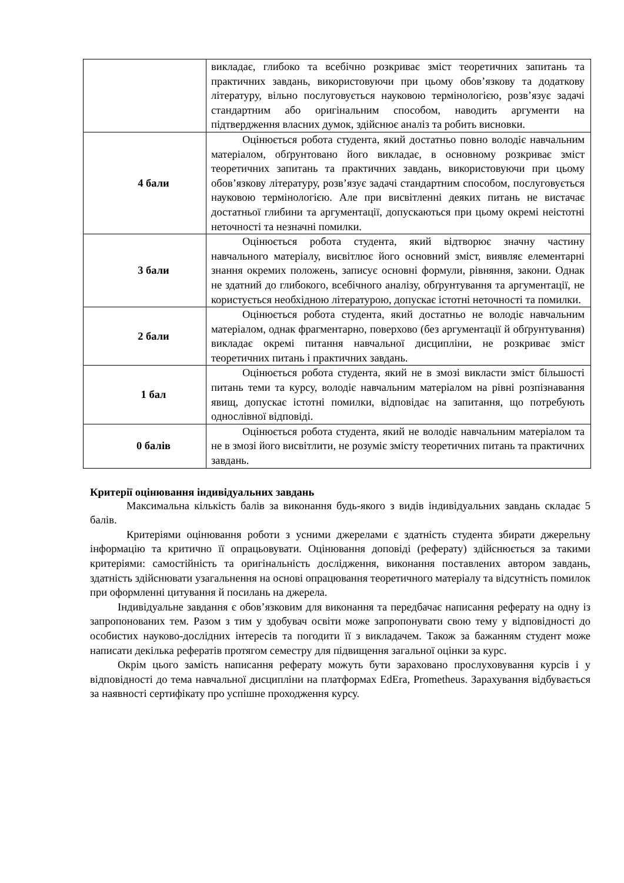| | викладає, глибоко та всебічно розкриває зміст теоретичних запитань та практичних завдань, використовуючи при цьому обов’язкову та додаткову літературу, вільно послуговується науковою термінологією, розв’язує задачі стандартним або оригінальним способом, наводить аргументи на підтвердження власних думок, здійснює аналіз та робить висновки. |
| 4 бали | Оцінюється робота студента, який достатньо повно володіє навчальним матеріалом, обґрунтовано його викладає, в основному розкриває зміст теоретичних запитань та практичних завдань, використовуючи при цьому обов’язкову літературу, розв’язує задачі стандартним способом, послуговується науковою термінологією. Але при висвітленні деяких питань не вистачає достатньої глибини та аргументації, допускаються при цьому окремі неістотні неточності та незначні помилки. |
| 3 бали | Оцінюється робота студента, який відтворює значну частину навчального матеріалу, висвітлює його основний зміст, виявляє елементарні знання окремих положень, записує основні формули, рівняння, закони. Однак не здатний до глибокого, всебічного аналізу, обґрунтування та аргументації, не користується необхідною літературою, допускає істотні неточності та помилки. |
| 2 бали | Оцінюється робота студента, який достатньо не володіє навчальним матеріалом, однак фрагментарно, поверхово (без аргументації й обґрунтування) викладає окремі питання навчальної дисципліни, не розкриває зміст теоретичних питань і практичних завдань. |
| 1 бал | Оцінюється робота студента, який не в змозі викласти зміст більшості питань теми та курсу, володіє навчальним матеріалом на рівні розпізнавання явищ, допускає істотні помилки, відповідає на запитання, що потребують однослівної відповіді. |
| 0 балів | Оцінюється робота студента, який не володіє навчальним матеріалом та не в змозі його висвітлити, не розуміє змісту теоретичних питань та практичних завдань. |
Критерії оцінювання індивідуальних завдань
Максимальна кількість балів за виконання будь-якого з видів індивідуальних завдань складає 5 балів.
Критеріями оцінювання роботи з усними джерелами є здатність студента збирати джерельну інформацію та критично її опрацьовувати. Оцінювання доповіді (реферату) здійснюється за такими критеріями: самостійність та оригінальність дослідження, виконання поставлених автором завдань, здатність здійснювати узагальнення на основі опрацювання теоретичного матеріалу та відсутність помилок при оформленні цитування й посилань на джерела.
Індивідуальне завдання є обов’язковим для виконання та передбачає написання реферату на одну із запропонованих тем. Разом з тим у здобувач освіти може запропонувати свою тему у відповідності до особистих науково-дослідних інтересів та погодити її з викладачем. Також за бажанням студент може написати декілька рефератів протягом семестру для підвищення загальної оцінки за курс.
Окрім цього замість написання реферату можуть бути зараховано прослуховування курсів і у відповідності до тема навчальної дисципліни на платформах EdEra, Prometheus. Зарахування відбувається за наявності сертифікату про успішне проходження курсу.